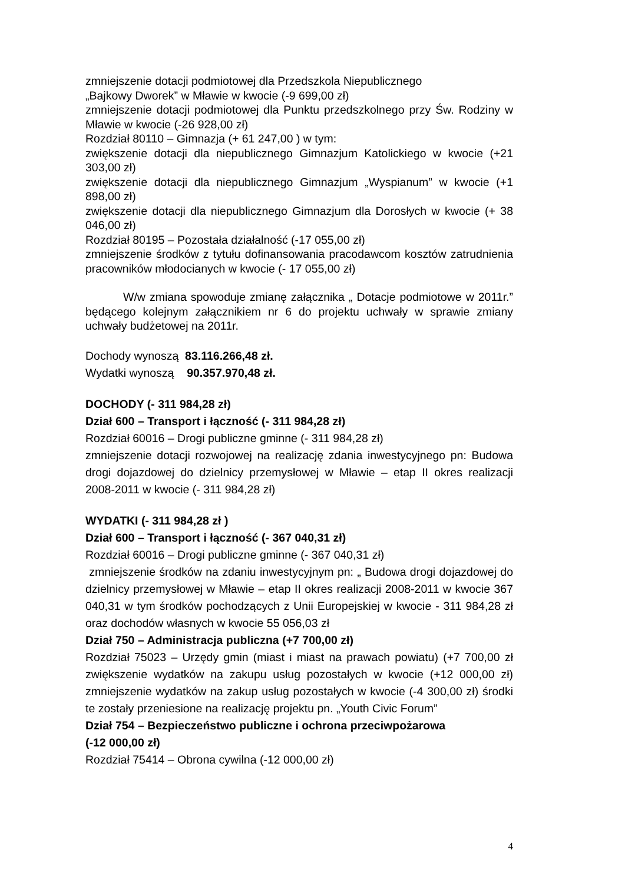zmniejszenie dotacji podmiotowej dla Przedszkola Niepublicznego
„Bajkowy Dworek” w Mławie w kwocie (-9 699,00 zł)
zmniejszenie dotacji podmiotowej dla Punktu przedszkolnego przy Św. Rodziny w Mławie w kwocie (-26 928,00 zł)
Rozdział 80110 – Gimnazja (+ 61 247,00 ) w tym:
zwiększenie dotacji dla niepublicznego Gimnazjum Katolickiego w kwocie (+21 303,00 zł)
zwiększenie dotacji dla niepublicznego Gimnazjum „Wyspianum” w kwocie (+1 898,00 zł)
zwiększenie dotacji dla niepublicznego Gimnazjum dla Dorosłych w kwocie (+ 38 046,00 zł)
Rozdział 80195 – Pozostała działalność (-17 055,00 zł)
zmniejszenie środków z tytułu dofinansowania pracodawcom kosztów zatrudnienia pracowników młodocianych w kwocie (- 17 055,00 zł)
W/w zmiana spowoduje zmianę załącznika „ Dotacje podmiotowe w 2011r.” będącego kolejnym załącznikiem nr 6 do projektu uchwały w sprawie zmiany uchwały budżetowej na 2011r.
Dochody wynoszą 83.116.266,48 zł.
Wydatki wynoszą 90.357.970,48 zł.
DOCHODY (- 311 984,28 zł)
Dział 600 – Transport i łączność (- 311 984,28 zł)
Rozdział 60016 – Drogi publiczne gminne (- 311 984,28 zł)
zmniejszenie dotacji rozwojowej na realizację zdania inwestycyjnego pn: Budowa drogi dojazdowej do dzielnicy przemysłowej w Mławie – etap II okres realizacji 2008-2011 w kwocie (- 311 984,28 zł)
WYDATKI (- 311 984,28 zł )
Dział 600 – Transport i łączność (- 367 040,31 zł)
Rozdział 60016 – Drogi publiczne gminne (- 367 040,31 zł)
zmniejszenie środków na zdaniu inwestycyjnym pn: „ Budowa drogi dojazdowej do dzielnicy przemysłowej w Mławie – etap II okres realizacji 2008-2011 w kwocie 367 040,31 w tym środków pochodzących z Unii Europejskiej w kwocie - 311 984,28 zł oraz dochodów własnych w kwocie 55 056,03 zł
Dział 750 – Administracja publiczna (+7 700,00 zł)
Rozdział 75023 – Urzędy gmin (miast i miast na prawach powiatu) (+7 700,00 zł zwiększenie wydatków na zakupu usług pozostałych w kwocie (+12 000,00 zł) zmniejszenie wydatków na zakup usług pozostałych w kwocie (-4 300,00 zł) środki te zostały przeniesione na realizację projektu pn. „Youth Civic Forum”
Dział 754 – Bezpieczeństwo publiczne i ochrona przeciwpożarowa
(-12 000,00 zł)
Rozdział 75414 – Obrona cywilna (-12 000,00 zł)
4